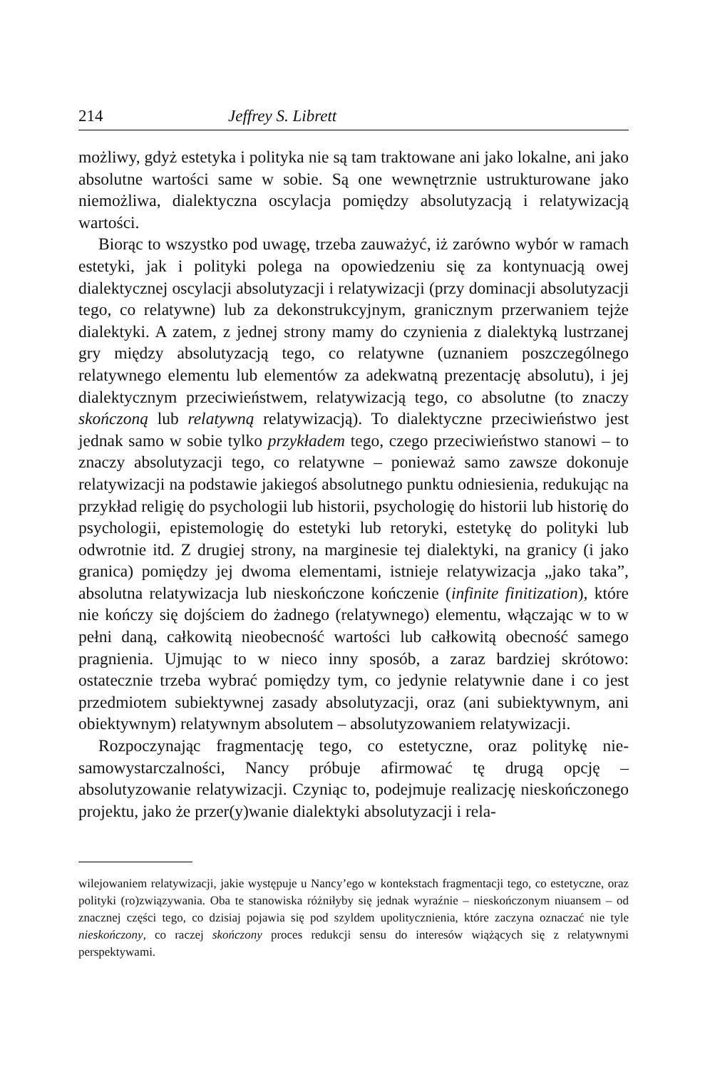214 Jeffrey S. Librett
możliwy, gdyż estetyka i polityka nie są tam traktowane ani jako lokalne, ani jako absolutne wartości same w sobie. Są one wewnętrznie ustrukturowane jako niemożliwa, dialektyczna oscylacja pomiędzy absolutyzacją i relatywizacją wartości.
Biorąc to wszystko pod uwagę, trzeba zauważyć, iż zarówno wybór w ramach estetyki, jak i polityki polega na opowiedzeniu się za kontynuacją owej dialektycznej oscylacji absolutyzacji i relatywizacji (przy dominacji absolutyzacji tego, co relatywne) lub za dekonstrukcyjnym, granicznym przerwaniem tejże dialektyki. A zatem, z jednej strony mamy do czynienia z dialektyką lustrzanej gry między absolutyzacją tego, co relatywne (uznaniem poszczególnego relatywnego elementu lub elementów za adekwatną prezentację absolutu), i jej dialektycznym przeciwieństwem, relatywizacją tego, co absolutne (to znaczy skończoną lub relatywną relatywizacją). To dialektyczne przeciwieństwo jest jednak samo w sobie tylko przykładem tego, czego przeciwieństwo stanowi – to znaczy absolutyzacji tego, co relatywne – ponieważ samo zawsze dokonuje relatywizacji na podstawie jakiegoś absolutnego punktu odniesienia, redukując na przykład religię do psychologii lub historii, psychologię do historii lub historię do psychologii, epistemologię do estetyki lub retoryki, estetykę do polityki lub odwrotnie itd. Z drugiej strony, na marginesie tej dialektyki, na granicy (i jako granica) pomiędzy jej dwoma elementami, istnieje relatywizacja „jako taka”, absolutna relatywizacja lub nieskończone kończenie (infinite finitization), które nie kończy się dojściem do żadnego (relatywnego) elementu, włączając w to w pełni daną, całkowitą nieobecność wartości lub całkowitą obecność samego pragnienia. Ujmując to w nieco inny sposób, a zaraz bardziej skrótowo: ostatecznie trzeba wybrać pomiędzy tym, co jedynie relatywnie dane i co jest przedmiotem subiektywnej zasady absolutyzacji, oraz (ani subiektywnym, ani obiektywnym) relatywnym absolutem – absolutyzowaniem relatywizacji.
Rozpoczynając fragmentację tego, co estetyczne, oraz politykę nie-samowystarczalności, Nancy próbuje afirmować tę drugą opcję – absolutyzowanie relatywizacji. Czyniąc to, podejmuje realizację nieskończonego projektu, jako że przer(y)wanie dialektyki absolutyzacji i rela-
wilejowaniem relatywizacji, jakie występuje u Nancy’ego w kontekstach fragmentacji tego, co estetyczne, oraz polityki (ro)związywania. Oba te stanowiska różniłyby się jednak wyraźnie – nieskończonym niuansem – od znacznej części tego, co dzisiaj pojawia się pod szyldem upolitycznienia, które zaczyna oznaczać nie tyle nieskończony, co raczej skończony proces redukcji sensu do interesów wiążących się z relatywnymi perspektywami.